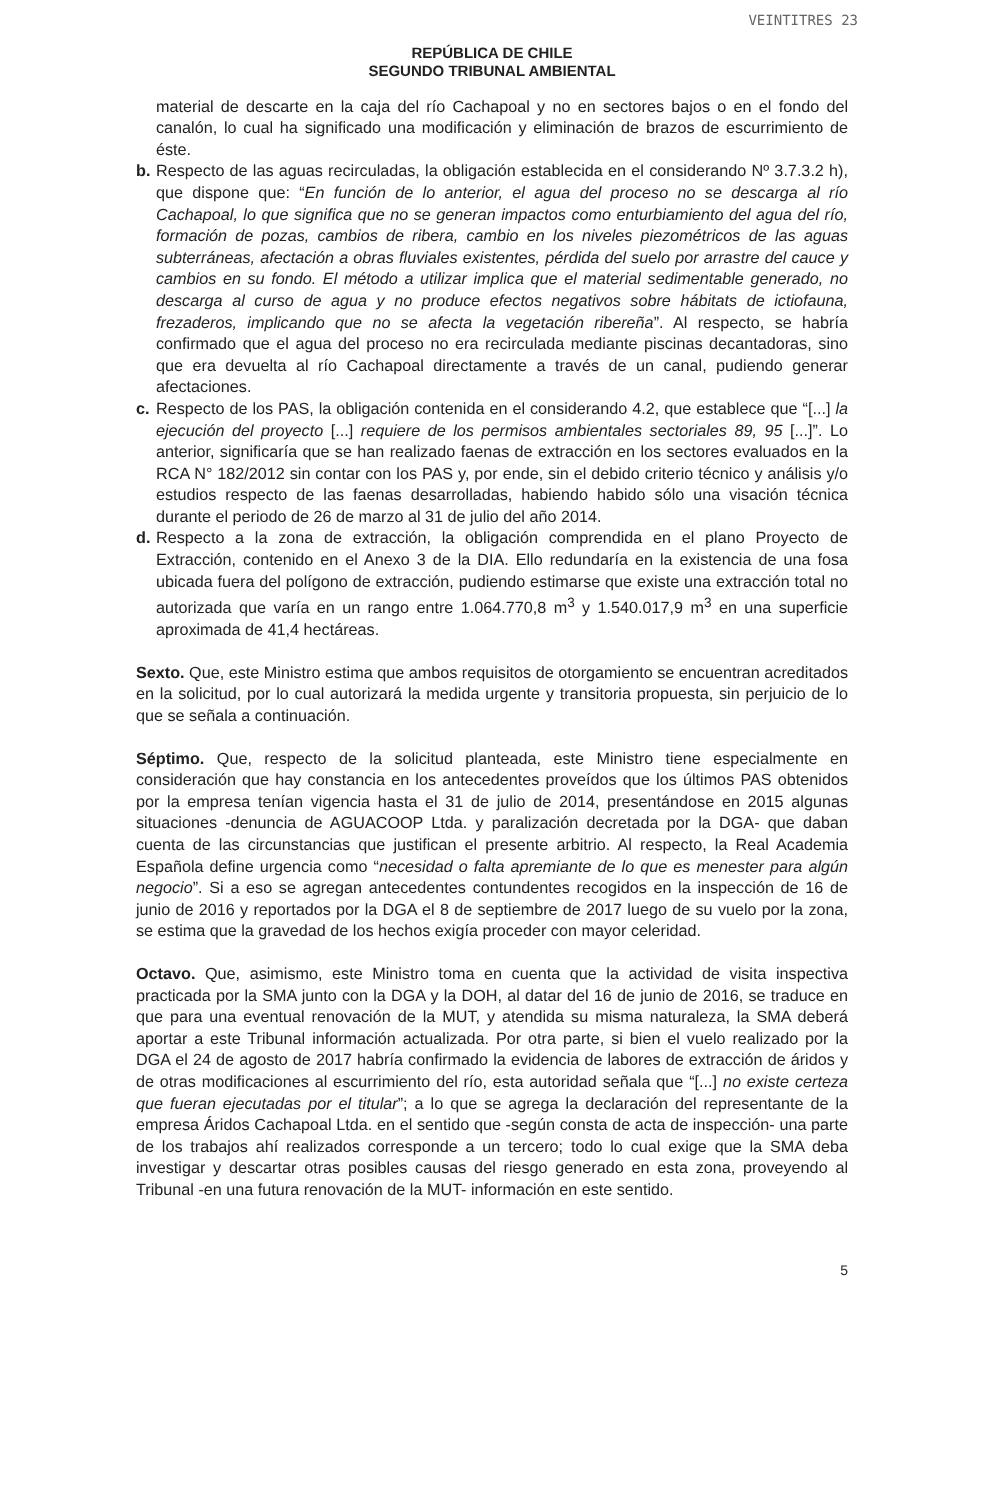VEINTITRES 23
REPÚBLICA DE CHILE
SEGUNDO TRIBUNAL AMBIENTAL
material de descarte en la caja del río Cachapoal y no en sectores bajos o en el fondo del canalón, lo cual ha significado una modificación y eliminación de brazos de escurrimiento de éste.
b. Respecto de las aguas recirculadas, la obligación establecida en el considerando Nº 3.7.3.2 h), que dispone que: “En función de lo anterior, el agua del proceso no se descarga al río Cachapoal, lo que significa que no se generan impactos como enturbiamiento del agua del río, formación de pozas, cambios de ribera, cambio en los niveles piezométricos de las aguas subterráneas, afectación a obras fluviales existentes, pérdida del suelo por arrastre del cauce y cambios en su fondo. El método a utilizar implica que el material sedimentable generado, no descarga al curso de agua y no produce efectos negativos sobre hábitats de ictiofauna, frezaderos, implicando que no se afecta la vegetación ribereña”. Al respecto, se habría confirmado que el agua del proceso no era recirculada mediante piscinas decantadoras, sino que era devuelta al río Cachapoal directamente a través de un canal, pudiendo generar afectaciones.
c. Respecto de los PAS, la obligación contenida en el considerando 4.2, que establece que “[...] la ejecución del proyecto [...] requiere de los permisos ambientales sectoriales 89, 95 [...]”. Lo anterior, significaría que se han realizado faenas de extracción en los sectores evaluados en la RCA N° 182/2012 sin contar con los PAS y, por ende, sin el debido criterio técnico y análisis y/o estudios respecto de las faenas desarrolladas, habiendo habido sólo una visación técnica durante el periodo de 26 de marzo al 31 de julio del año 2014.
d. Respecto a la zona de extracción, la obligación comprendida en el plano Proyecto de Extracción, contenido en el Anexo 3 de la DIA. Ello redundaría en la existencia de una fosa ubicada fuera del polígono de extracción, pudiendo estimarse que existe una extracción total no autorizada que varía en un rango entre 1.064.770,8 m<sup>3</sup> y 1.540.017,9 m<sup>3</sup> en una superficie aproximada de 41,4 hectáreas.
Sexto. Que, este Ministro estima que ambos requisitos de otorgamiento se encuentran acreditados en la solicitud, por lo cual autorizará la medida urgente y transitoria propuesta, sin perjuicio de lo que se señala a continuación.
Séptimo. Que, respecto de la solicitud planteada, este Ministro tiene especialmente en consideración que hay constancia en los antecedentes proveídos que los últimos PAS obtenidos por la empresa tenían vigencia hasta el 31 de julio de 2014, presentándose en 2015 algunas situaciones -denuncia de AGUACOOP Ltda. y paralización decretada por la DGA- que daban cuenta de las circunstancias que justifican el presente arbitrio. Al respecto, la Real Academia Española define urgencia como “necesidad o falta apremiante de lo que es menester para algún negocio”. Si a eso se agregan antecedentes contundentes recogidos en la inspección de 16 de junio de 2016 y reportados por la DGA el 8 de septiembre de 2017 luego de su vuelo por la zona, se estima que la gravedad de los hechos exigía proceder con mayor celeridad.
Octavo. Que, asimismo, este Ministro toma en cuenta que la actividad de visita inspectiva practicada por la SMA junto con la DGA y la DOH, al datar del 16 de junio de 2016, se traduce en que para una eventual renovación de la MUT, y atendida su misma naturaleza, la SMA deberá aportar a este Tribunal información actualizada. Por otra parte, si bien el vuelo realizado por la DGA el 24 de agosto de 2017 habría confirmado la evidencia de labores de extracción de áridos y de otras modificaciones al escurrimiento del río, esta autoridad señala que “[...] no existe certeza que fueran ejecutadas por el titular”; a lo que se agrega la declaración del representante de la empresa Áridos Cachapoal Ltda. en el sentido que -según consta de acta de inspección- una parte de los trabajos ahí realizados corresponde a un tercero; todo lo cual exige que la SMA deba investigar y descartar otras posibles causas del riesgo generado en esta zona, proveyendo al Tribunal -en una futura renovación de la MUT- información en este sentido.
5